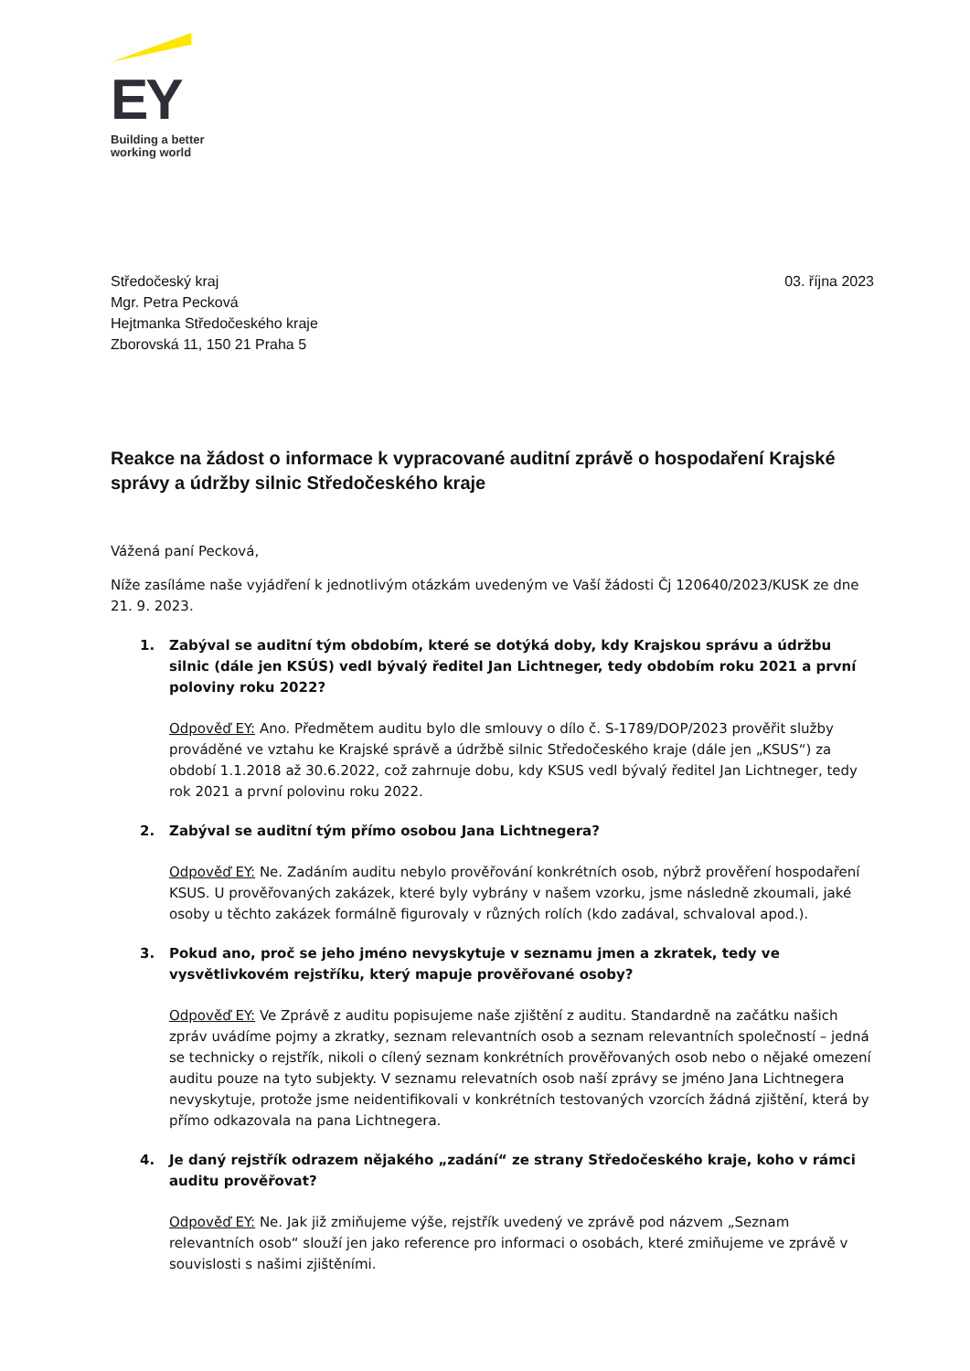EY
Building a better
working world
Středočeský kraj
Mgr. Petra Pecková
Hejtmanka Středočeského kraje
Zborovská 11, 150 21 Praha 5
03. října 2023
Reakce na žádost o informace k vypracované auditní zprávě o hospodaření Krajské správy a údržby silnic Středočeského kraje
Vážená paní Pecková,
Níže zasíláme naše vyjádření k jednotlivým otázkám uvedeným ve Vaší žádosti Čj 120640/2023/KUSK ze dne 21. 9. 2023.
1. Zabýval se auditní tým obdobím, které se dotýká doby, kdy Krajskou správu a údržbu silnic (dále jen KSÚS) vedl bývalý ředitel Jan Lichtneger, tedy obdobím roku 2021 a první poloviny roku 2022?
Odpověď EY: Ano. Předmětem auditu bylo dle smlouvy o dílo č. S-1789/DOP/2023 prověřit služby prováděné ve vztahu ke Krajské správě a údržbě silnic Středočeského kraje (dále jen „KSUS“) za období 1.1.2018 až 30.6.2022, což zahrnuje dobu, kdy KSUS vedl bývalý ředitel Jan Lichtneger, tedy rok 2021 a první polovinu roku 2022.
2. Zabýval se auditní tým přímo osobou Jana Lichtnegera?
Odpověď EY: Ne. Zadáním auditu nebylo prověřování konkrétních osob, nýbrž prověření hospodaření KSUS. U prověřovaných zakázek, které byly vybrány v našem vzorku, jsme následně zkoumali, jaké osoby u těchto zakázek formálně figurovaly v různých rolích (kdo zadával, schvaloval apod.).
3. Pokud ano, proč se jeho jméno nevyskytuje v seznamu jmen a zkratek, tedy ve vysvětlivkovém rejstříku, který mapuje prověřované osoby?
Odpověď EY: Ve Zprávě z auditu popisujeme naše zjištění z auditu. Standardně na začátku našich zpráv uvádíme pojmy a zkratky, seznam relevantních osob a seznam relevantních společností – jedná se technicky o rejstřík, nikoli o cílený seznam konkrétních prověřovaných osob nebo o nějaké omezení auditu pouze na tyto subjekty. V seznamu relevatních osob naší zprávy se jméno Jana Lichtnegera nevyskytuje, protože jsme neidentifikovali v konkrétních testovaných vzorcích žádná zjištění, která by přímo odkazovala na pana Lichtnegera.
4. Je daný rejstřík odrazem nějakého „zadání“ ze strany Středočeského kraje, koho v rámci auditu prověřovat?
Odpověď EY: Ne. Jak již zmiňujeme výše, rejstřík uvedený ve zprávě pod názvem „Seznam relevantních osob“ slouží jen jako reference pro informaci o osobách, které zmiňujeme ve zprávě v souvislosti s našimi zjištěními.